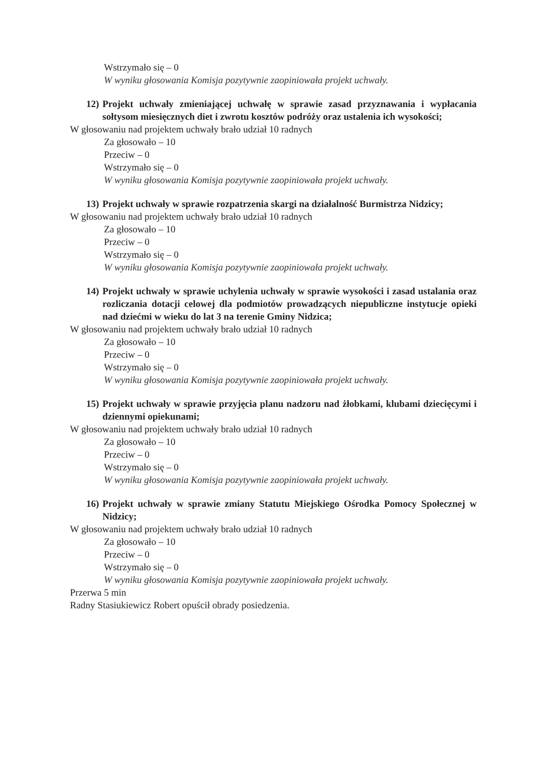Wstrzymało się – 0
W wyniku głosowania Komisja pozytywnie zaopiniowała projekt uchwały.
12) Projekt uchwały zmieniającej uchwałę w sprawie zasad przyznawania i wypłacania sołtysom miesięcznych diet i zwrotu kosztów podróży oraz ustalenia ich wysokości;
W głosowaniu nad projektem uchwały brało udział 10 radnych
Za głosowało – 10
Przeciw – 0
Wstrzymało się – 0
W wyniku głosowania Komisja pozytywnie zaopiniowała projekt uchwały.
13) Projekt uchwały w sprawie rozpatrzenia skargi na działalność Burmistrza Nidzicy;
W głosowaniu nad projektem uchwały brało udział 10 radnych
Za głosowało – 10
Przeciw – 0
Wstrzymało się – 0
W wyniku głosowania Komisja pozytywnie zaopiniowała projekt uchwały.
14) Projekt uchwały w sprawie uchylenia uchwały w sprawie wysokości i zasad ustalania oraz rozliczania dotacji celowej dla podmiotów prowadzących niepubliczne instytucje opieki nad dziećmi w wieku do lat 3 na terenie Gminy Nidzica;
W głosowaniu nad projektem uchwały brało udział 10 radnych
Za głosowało – 10
Przeciw – 0
Wstrzymało się – 0
W wyniku głosowania Komisja pozytywnie zaopiniowała projekt uchwały.
15) Projekt uchwały w sprawie przyjęcia planu nadzoru nad żłobkami, klubami dziecięcymi i dziennymi opiekunami;
W głosowaniu nad projektem uchwały brało udział 10 radnych
Za głosowało – 10
Przeciw – 0
Wstrzymało się – 0
W wyniku głosowania Komisja pozytywnie zaopiniowała projekt uchwały.
16) Projekt uchwały w sprawie zmiany Statutu Miejskiego Ośrodka Pomocy Społecznej w Nidzicy;
W głosowaniu nad projektem uchwały brało udział 10 radnych
Za głosowało – 10
Przeciw – 0
Wstrzymało się – 0
W wyniku głosowania Komisja pozytywnie zaopiniowała projekt uchwały.
Przerwa 5 min
Radny Stasiukiewicz Robert opuścił obrady posiedzenia.